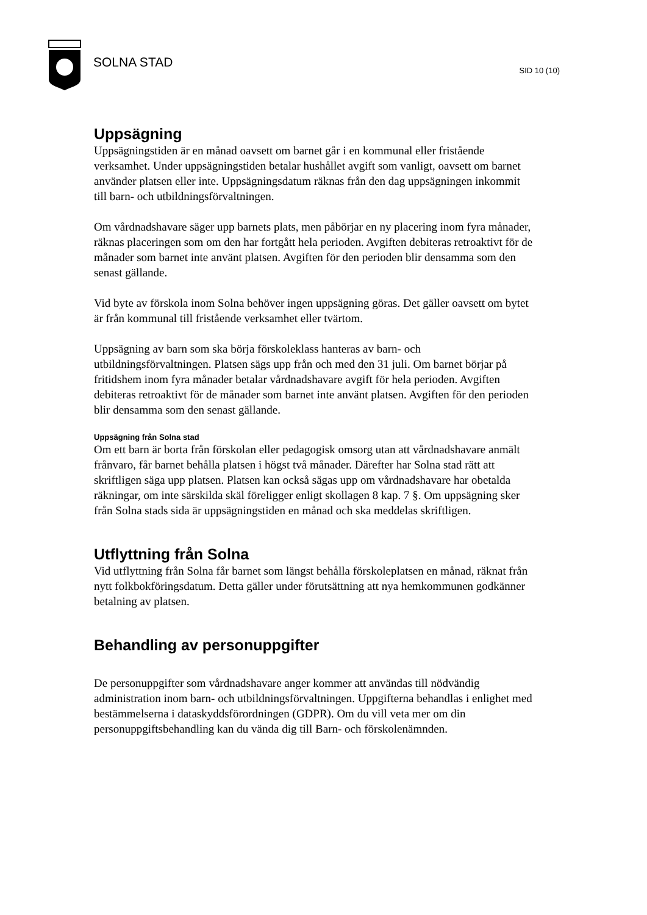SOLNA STAD
SID 10 (10)
Uppsägning
Uppsägningstiden är en månad oavsett om barnet går i en kommunal eller fristående verksamhet. Under uppsägningstiden betalar hushållet avgift som vanligt, oavsett om barnet använder platsen eller inte. Uppsägningsdatum räknas från den dag uppsägningen inkommit till barn- och utbildningsförvaltningen.
Om vårdnadshavare säger upp barnets plats, men påbörjar en ny placering inom fyra månader, räknas placeringen som om den har fortgått hela perioden. Avgiften debiteras retroaktivt för de månader som barnet inte använt platsen. Avgiften för den perioden blir densamma som den senast gällande.
Vid byte av förskola inom Solna behöver ingen uppsägning göras. Det gäller oavsett om bytet är från kommunal till fristående verksamhet eller tvärtom.
Uppsägning av barn som ska börja förskoleklass hanteras av barn- och utbildningsförvaltningen. Platsen sägs upp från och med den 31 juli. Om barnet börjar på fritidshem inom fyra månader betalar vårdnadshavare avgift för hela perioden. Avgiften debiteras retroaktivt för de månader som barnet inte använt platsen. Avgiften för den perioden blir densamma som den senast gällande.
Uppsägning från Solna stad
Om ett barn är borta från förskolan eller pedagogisk omsorg utan att vårdnadshavare anmält frånvaro, får barnet behålla platsen i högst två månader. Därefter har Solna stad rätt att skriftligen säga upp platsen. Platsen kan också sägas upp om vårdnadshavare har obetalda räkningar, om inte särskilda skäl föreligger enligt skollagen 8 kap. 7 §. Om uppsägning sker från Solna stads sida är uppsägningstiden en månad och ska meddelas skriftligen.
Utflyttning från Solna
Vid utflyttning från Solna får barnet som längst behålla förskoleplatsen en månad, räknat från nytt folkbokföringsdatum. Detta gäller under förutsättning att nya hemkommunen godkänner betalning av platsen.
Behandling av personuppgifter
De personuppgifter som vårdnadshavare anger kommer att användas till nödvändig administration inom barn- och utbildningsförvaltningen. Uppgifterna behandlas i enlighet med bestämmelserna i dataskyddsförordningen (GDPR). Om du vill veta mer om din personuppgiftsbehandling kan du vända dig till Barn- och förskolenämnden.